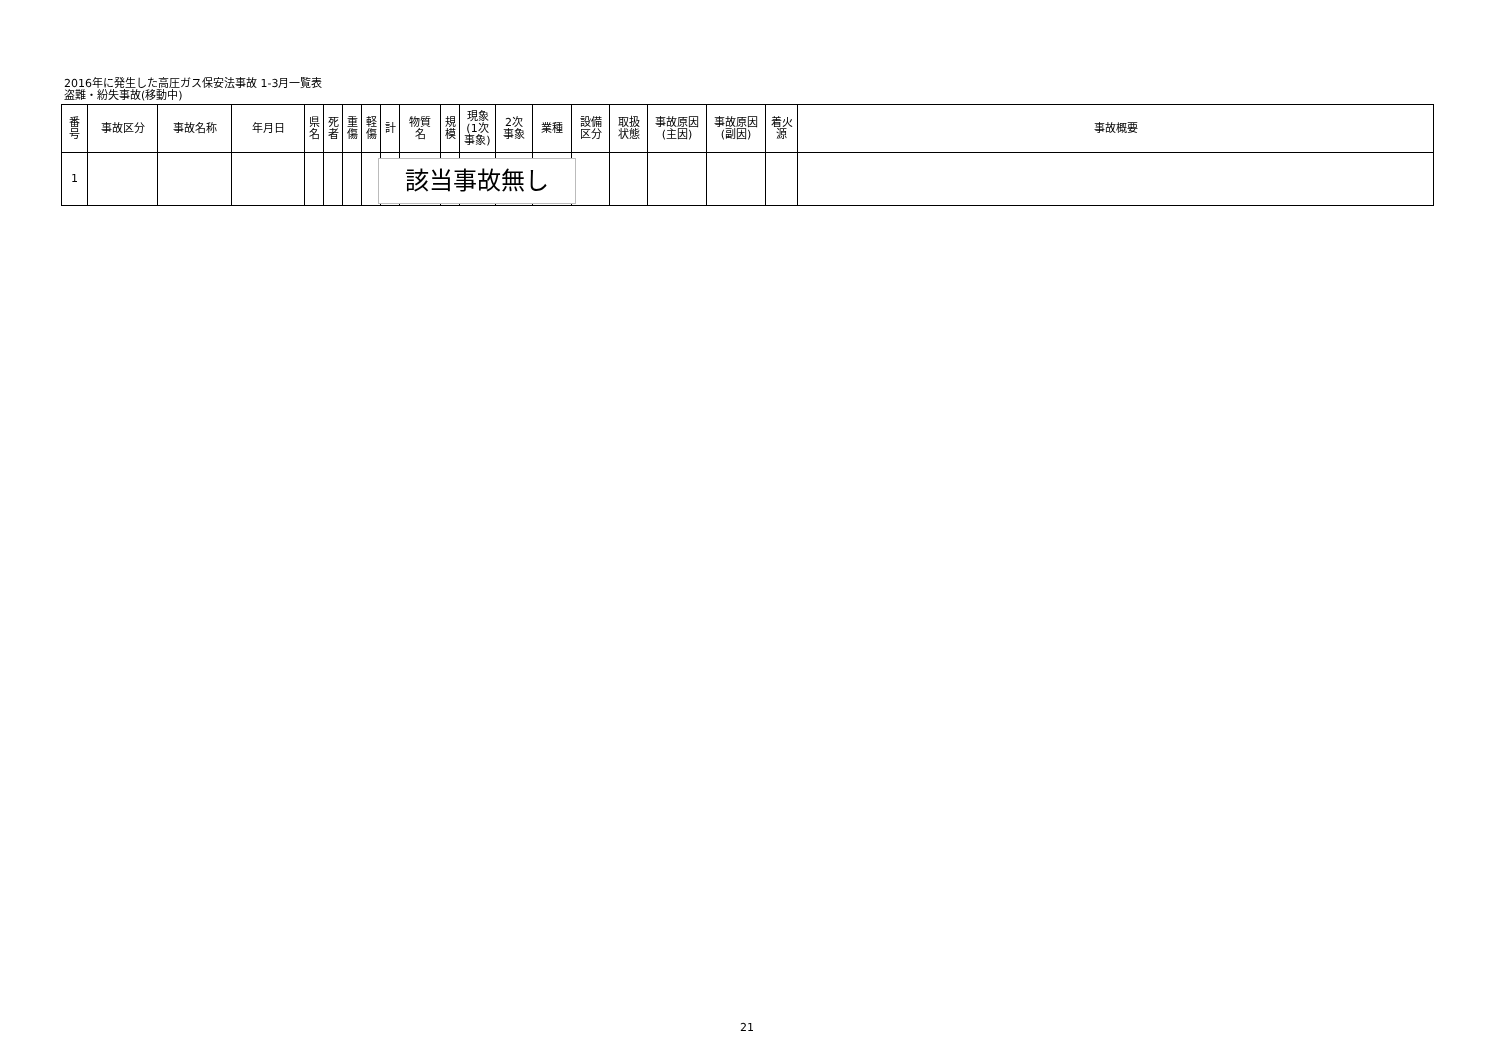2016年に発生した高圧ガス保安法事故 1-3月一覧表
盗難・紛失事故(移動中)
| 番 号 | 事故区分 | 事故名称 | 年月日 | 県 名 | 死 者 | 重 傷 | 軽 傷 | 計 | 物質 名 | 規 模 | 現象 (1次 事象) | 2次 事象 | 業種 | 設備 区分 | 取扱 状態 | 事故原因 (主因) | 事故原因 (副因) | 着火 源 | 事故概要 |
| --- | --- | --- | --- | --- | --- | --- | --- | --- | --- | --- | --- | --- | --- | --- | --- | --- | --- | --- | --- |
| 1 | | | | | | | | | | | | | | | | | | | |
該当事故無し
21